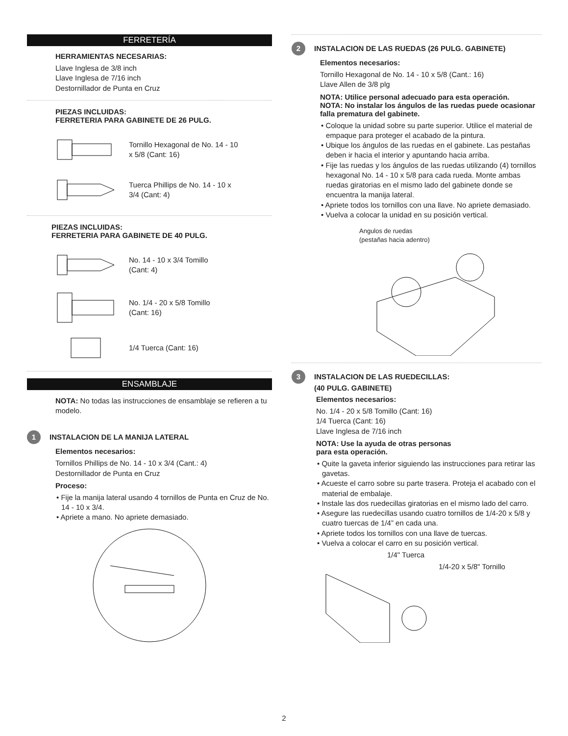FERRETERÍA
HERRAMIENTAS NECESARIAS:
Llave Inglesa de 3/8 inch
Llave Inglesa de 7/16 inch
Destornillador de Punta en Cruz
PIEZAS INCLUIDAS:
FERRETERIA PARA GABINETE DE 26 PULG.
Tornillo Hexagonal de No. 14 - 10
x 5/8 (Cant: 16)
Tuerca Phillips de No. 14 - 10 x
3/4 (Cant: 4)
PIEZAS INCLUIDAS:
FERRETERIA PARA GABINETE DE 40 PULG.
No. 14 - 10 x 3/4 Tomillo
(Cant: 4)
No. 1/4 - 20 x 5/8 Tomillo
(Cant: 16)
1/4 Tuerca (Cant: 16)
ENSAMBLAJE
NOTA: No todas las instrucciones de ensamblaje se refieren a tu modelo.
1 INSTALACION DE LA MANIJA LATERAL
Elementos necesarios:
Tornillos Phillips de No. 14 - 10 x 3/4 (Cant.: 4)
Destornillador de Punta en Cruz
Proceso:
• Fije la manija lateral usando 4 tornillos de Punta en Cruz de No. 14 - 10 x 3/4.
• Apriete a mano. No apriete demasiado.
2 INSTALACION DE LAS RUEDAS (26 PULG. GABINETE)
Elementos necesarios:
Tornillo Hexagonal de No. 14 - 10 x 5/8 (Cant.: 16)
Llave Allen de 3/8 plg
NOTA: Utilice personal adecuado para esta operación.
NOTA: No instalar los ángulos de las ruedas puede ocasionar falla prematura del gabinete.
• Coloque la unidad sobre su parte superior. Utilice el material de empaque para proteger el acabado de la pintura.
• Ubique los ángulos de las ruedas en el gabinete. Las pestañas deben ir hacia el interior y apuntando hacia arriba.
• Fije las ruedas y los ángulos de las ruedas utilizando (4) tornillos hexagonal No. 14 - 10 x 5/8 para cada rueda. Monte ambas ruedas giratorias en el mismo lado del gabinete donde se encuentra la manija lateral.
• Apriete todos los tornillos con una llave. No apriete demasiado.
• Vuelva a colocar la unidad en su posición vertical.
Angulos de ruedas
(pestañas hacia adentro)
3 INSTALACION DE LAS RUEDECILLAS:
(40 PULG. GABINETE)
Elementos necesarios:
No. 1/4 - 20 x 5/8 Tomillo (Cant: 16)
1/4 Tuerca (Cant: 16)
Llave Inglesa de 7/16 inch
NOTA: Use la ayuda de otras personas
para esta operación.
• Quite la gaveta inferior siguiendo las instrucciones para retirar las gavetas.
• Acueste el carro sobre su parte trasera. Proteja el acabado con el material de embalaje.
• Instale las dos ruedecillas giratorias en el mismo lado del carro.
• Asegure las ruedecillas usando cuatro tornillos de 1/4-20 x 5/8 y cuatro tuercas de 1/4” en cada una.
• Apriete todos los tornillos con una llave de tuercas.
• Vuelva a colocar el carro en su posición vertical.
1/4" Tuerca
1/4-20 x 5/8" Tornillo
2